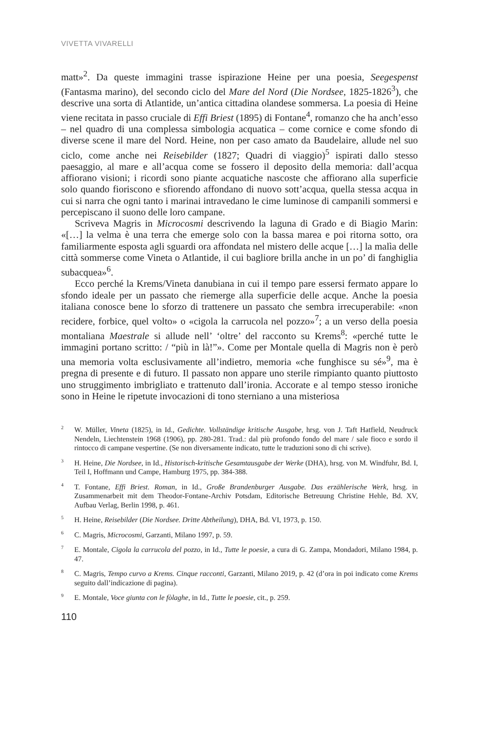VIVETTA VIVARELLI
matt»<sup>2</sup>. Da queste immagini trasse ispirazione Heine per una poesia, Seegespenst (Fantasma marino), del secondo ciclo del Mare del Nord (Die Nordsee, 1825-1826<sup>3</sup>), che descrive una sorta di Atlantide, un’antica cittadina olandese sommersa. La poesia di Heine viene recitata in passo cruciale di Effi Briest (1895) di Fontane<sup>4</sup>, romanzo che ha anch’esso – nel quadro di una complessa simbologia acquatica – come cornice e come sfondo di diverse scene il mare del Nord. Heine, non per caso amato da Baudelaire, allude nel suo ciclo, come anche nei Reisebilder (1827; Quadri di viaggio)<sup>5</sup> ispirati dallo stesso paesaggio, al mare e all’acqua come se fossero il deposito della memoria: dall’acqua affiorano visioni; i ricordi sono piante acquatiche nascoste che affiorano alla superficie solo quando fioriscono e sfiorendo affondano di nuovo sott’acqua, quella stessa acqua in cui si narra che ogni tanto i marinai intravedano le cime luminose di campanili sommersi e percepiscano il suono delle loro campane.
Scriveva Magris in Microcosmi descrivendo la laguna di Grado e di Biagio Marin: «[…] la velma è una terra che emerge solo con la bassa marea e poi ritorna sotto, ora familiarmente esposta agli sguardi ora affondata nel mistero delle acque […] la malìa delle città sommerse come Vineta o Atlantide, il cui bagliore brilla anche in un po’ di fanghiglia subacquea»<sup>6</sup>.
Ecco perché la Krems/Vineta danubiana in cui il tempo pare essersi fermato appare lo sfondo ideale per un passato che riemerge alla superficie delle acque. Anche la poesia italiana conosce bene lo sforzo di trattenere un passato che sembra irrecuperabile: «non recidere, forbice, quel volto» o «cigola la carrucola nel pozzo»<sup>7</sup>; a un verso della poesia montaliana Maestrale si allude nell’ ‘oltre’ del racconto su Krems<sup>8</sup>: «perché tutte le immagini portano scritto: / “più in là!”». Come per Montale quella di Magris non è però una memoria volta esclusivamente all’indietro, memoria «che funghisce su sé»<sup>9</sup>, ma è pregna di presente e di futuro. Il passato non appare uno sterile rimpianto quanto piuttosto uno struggimento imbrigliato e trattenuto dall’ironia. Accorate e al tempo stesso ironiche sono in Heine le ripetute invocazioni di tono sterniano a una misteriosa
<sup>2</sup> W. Müller, Vineta (1825), in Id., Gedichte. Vollständige kritische Ausgabe, hrsg. von J. Taft Hatfield, Neudruck Nendeln, Liechtenstein 1968 (1906), pp. 280-281. Trad.: dal più profondo fondo del mare / sale fioco e sordo il rintocco di campane vespertine. (Se non diversamente indicato, tutte le traduzioni sono di chi scrive).
<sup>3</sup>H. Heine, Die Nordsee, in Id., Historisch-kritische Gesamtausgabe der Werke (DHA), hrsg. von M. Windfuhr, Bd. I, Teil I, Hoffmann und Campe, Hamburg 1975, pp. 384-388.
<sup>4</sup> T. Fontane, Effi Briest. Roman, in Id., Große Brandenburger Ausgabe. Das erzählerische Werk, hrsg. in Zusammenarbeit mit dem Theodor-Fontane-Archiv Potsdam, Editorische Betreuung Christine Hehle, Bd. XV, Aufbau Verlag, Berlin 1998, p. 461.
<sup>5</sup>H. Heine, Reisebilder (Die Nordsee. Dritte Abtheilung), DHA, Bd. VI, 1973, p. 150.
<sup>6</sup>C. Magris, Microcosmi, Garzanti, Milano 1997, p. 59.
<sup>7</sup> E. Montale, Cigola la carrucola del pozzo, in Id., Tutte le poesie, a cura di G. Zampa, Mondadori, Milano 1984, p. 47.
<sup>8</sup>C. Magris, Tempo curvo a Krems. Cinque racconti, Garzanti, Milano 2019, p. 42 (d’ora in poi indicato come Krems seguito dall’indicazione di pagina).
<sup>9</sup> E. Montale, Voce giunta con le fòlaghe, in Id., Tutte le poesie, cit., p. 259.
110